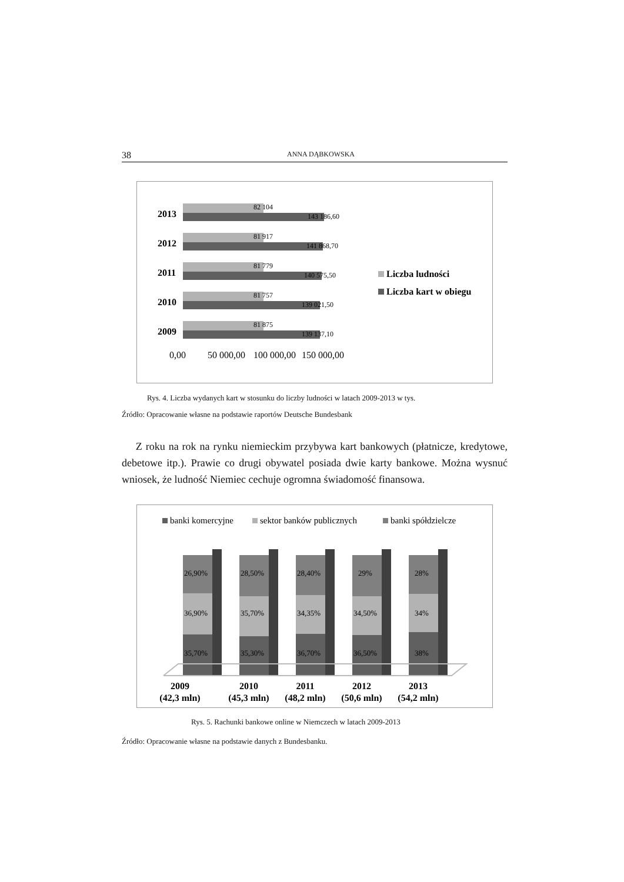38 ANNA DĄBKOWSKA
2013
2012
2011
2010
2009
82 104
143 186,60
81 917
141 868,70
81 779
140 575,50
81 757
139 021,50
81 875
139 137,10
0,00
50 000,00
100 000,00
150 000,00
Liczba ludności
Liczba kart w obiegu
Rys. 4. Liczba wydanych kart w stosunku do liczby ludności w latach 2009-2013 w tys.
Źródło: Opracowanie własne na podstawie raportów Deutsche Bundesbank
Z roku na rok na rynku niemieckim przybywa kart bankowych (płatnicze, kredytowe, debetowe itp.). Prawie co drugi obywatel posiada dwie karty bankowe. Można wysnuć wniosek, że ludność Niemiec cechuje ogromna świadomość finansowa.
banki komercyjne
sektor banków publicznych
banki spółdzielcze
26,90%
36,90%
35,70%
28,50%
35,70%
35,30%
28,40%
34,35%
36,70%
29%
34,50%
36,50%
28%
34%
38%
2009
(42,3 mln)
2010
(45,3 mln)
2011
(48,2 mln)
2012
(50,6 mln)
2013
(54,2 mln)
Rys. 5. Rachunki bankowe online w Niemczech w latach 2009-2013
Źródło: Opracowanie własne na podstawie danych z Bundesbanku.